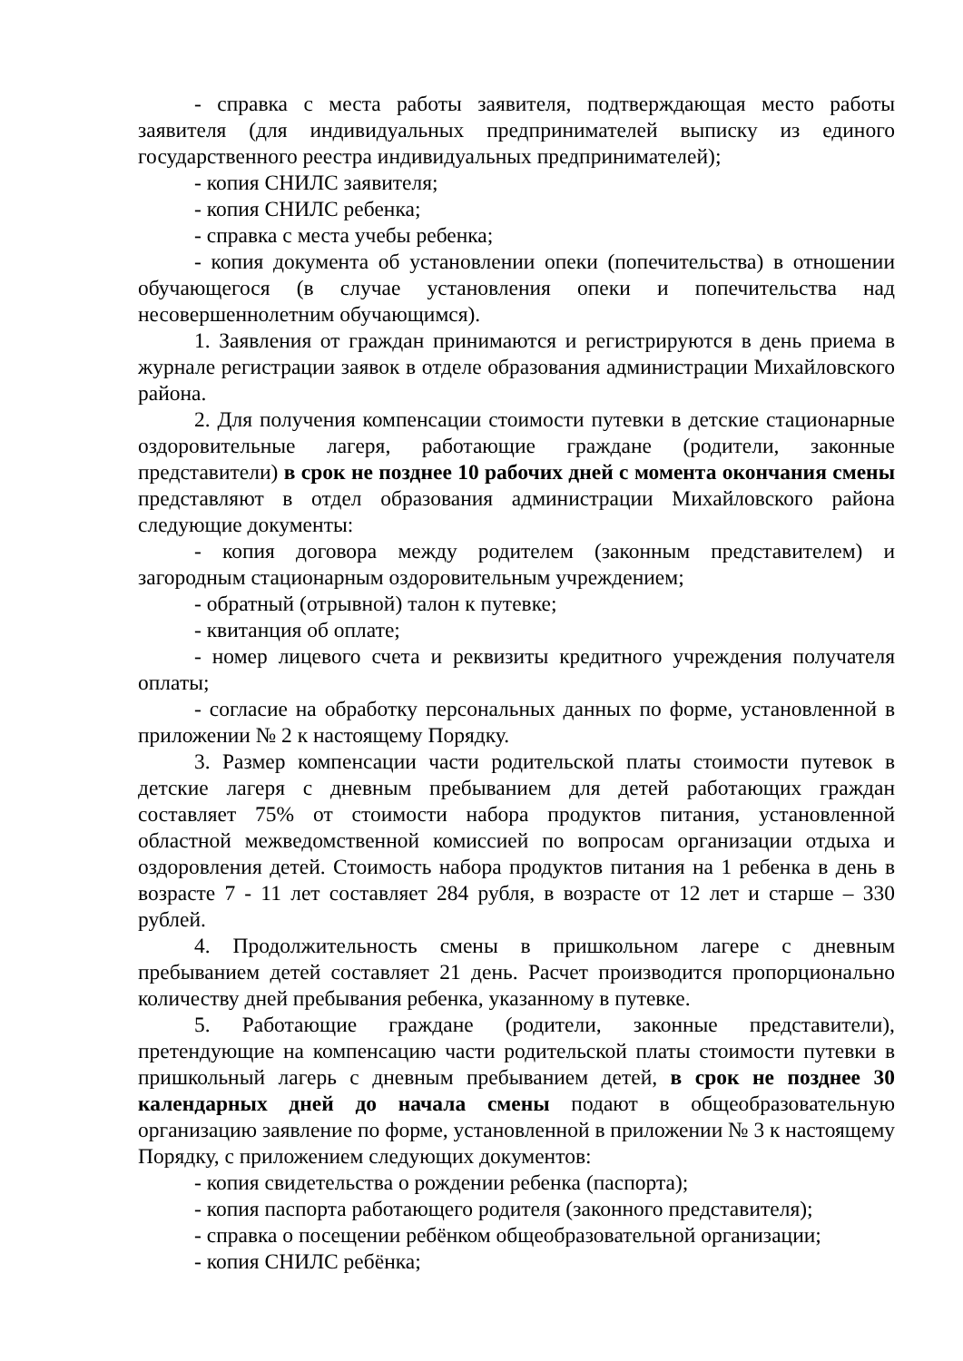- справка с места работы заявителя, подтверждающая место работы заявителя (для индивидуальных предпринимателей выписку из единого государственного реестра индивидуальных предпринимателей);
- копия СНИЛС заявителя;
- копия СНИЛС ребенка;
- справка с места учебы ребенка;
- копия документа об установлении опеки (попечительства) в отношении обучающегося (в случае установления опеки и попечительства над несовершеннолетним обучающимся).
1. Заявления от граждан принимаются и регистрируются в день приема в журнале регистрации заявок в отделе образования администрации Михайловского района.
2. Для получения компенсации стоимости путевки в детские стационарные оздоровительные лагеря, работающие граждане (родители, законные представители) в срок не позднее 10 рабочих дней с момента окончания смены представляют в отдел образования администрации Михайловского района следующие документы:
- копия договора между родителем (законным представителем) и загородным стационарным оздоровительным учреждением;
- обратный (отрывной) талон к путевке;
- квитанция об оплате;
- номер лицевого счета и реквизиты кредитного учреждения получателя оплаты;
- согласие на обработку персональных данных по форме, установленной в приложении № 2 к настоящему Порядку.
3. Размер компенсации части родительской платы стоимости путевок в детские лагеря с дневным пребыванием для детей работающих граждан составляет 75% от стоимости набора продуктов питания, установленной областной межведомственной комиссией по вопросам организации отдыха и оздоровления детей. Стоимость набора продуктов питания на 1 ребенка в день в возрасте 7 - 11 лет составляет 284 рубля, в возрасте от 12 лет и старше – 330 рублей.
4. Продолжительность смены в пришкольном лагере с дневным пребыванием детей составляет 21 день. Расчет производится пропорционально количеству дней пребывания ребенка, указанному в путевке.
5. Работающие граждане (родители, законные представители), претендующие на компенсацию части родительской платы стоимости путевки в пришкольный лагерь с дневным пребыванием детей, в срок не позднее 30 календарных дней до начала смены подают в общеобразовательную организацию заявление по форме, установленной в приложении № 3 к настоящему Порядку, с приложением следующих документов:
- копия свидетельства о рождении ребенка (паспорта);
- копия паспорта работающего родителя (законного представителя);
- справка о посещении ребёнком общеобразовательной организации;
- копия СНИЛС ребёнка;